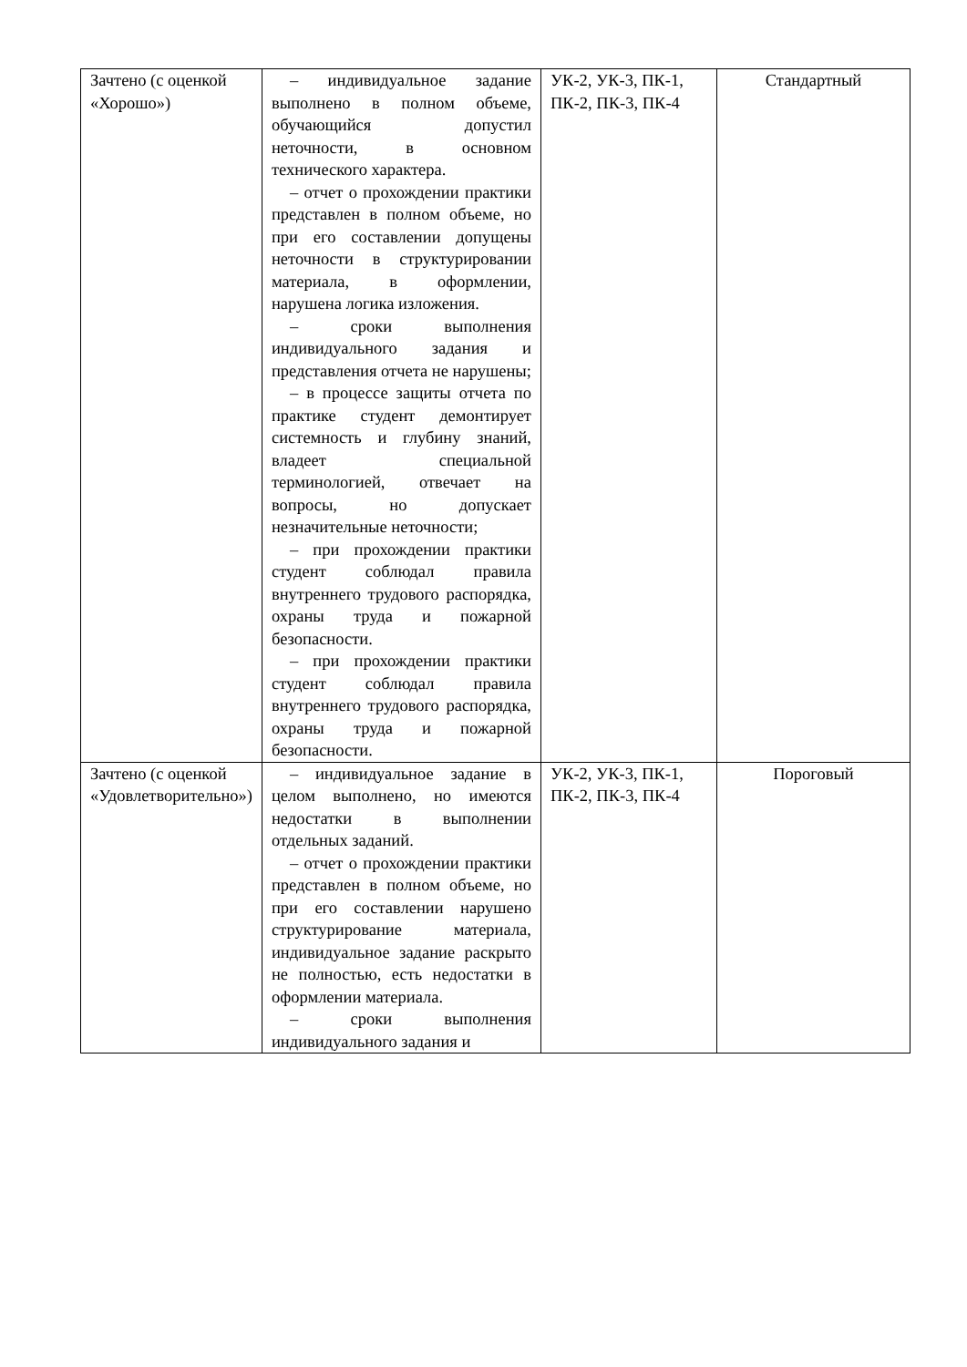| Зачтено (с оценкой «Хорошо») | – индивидуальное задание выполнено в полном объеме, обучающийся допустил неточности, в основном технического характера. – отчет о прохождении практики представлен в полном объеме, но при его составлении допущены неточности в структурировании материала, в оформлении, нарушена логика изложения. – сроки выполнения индивидуального задания и представления отчета не нарушены; – в процессе защиты отчета по практике студент демонтирует системность и глубину знаний, владеет специальной терминологией, отвечает на вопросы, но допускает незначительные неточности; – при прохождении практики студент соблюдал правила внутреннего трудового распорядка, охраны труда и пожарной безопасности. – при прохождении практики студент соблюдал правила внутреннего трудового распорядка, охраны труда и пожарной безопасности. | УК-2, УК-3, ПК-1, ПК-2, ПК-3, ПК-4 | Стандартный |
| Зачтено (с оценкой «Удовлетворительно») | – индивидуальное задание в целом выполнено, но имеются недостатки в выполнении отдельных заданий. – отчет о прохождении практики представлен в полном объеме, но при его составлении нарушено структурирование материала, индивидуальное задание раскрыто не полностью, есть недостатки в оформлении материала. – сроки выполнения индивидуального задания и | УК-2, УК-3, ПК-1, ПК-2, ПК-3, ПК-4 | Пороговый |